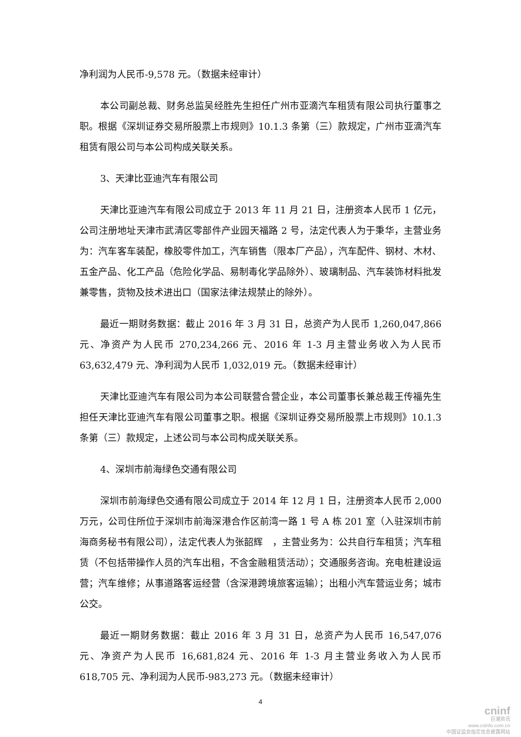净利润为人民币-9,578 元。（数据未经审计）
本公司副总裁、财务总监吴经胜先生担任广州市亚滴汽车租赁有限公司执行董事之职。根据《深圳证券交易所股票上市规则》10.1.3 条第（三）款规定，广州市亚滴汽车租赁有限公司与本公司构成关联关系。
3、天津比亚迪汽车有限公司
天津比亚迪汽车有限公司成立于 2013 年 11 月 21 日，注册资本人民币 1 亿元，公司注册地址天津市武清区零部件产业园天福路 2 号，法定代表人为于秉华，主营业务为：汽车客车装配，橡胶零件加工，汽车销售（限本厂产品），汽车配件、钢材、木材、五金产品、化工产品（危险化学品、易制毒化学品除外）、玻璃制品、汽车装饰材料批发兼零售，货物及技术进出口（国家法律法规禁止的除外）。
最近一期财务数据：截止 2016 年 3 月 31 日，总资产为人民币 1,260,047,866 元、净资产为人民币 270,234,266 元、2016 年 1-3 月主营业务收入为人民币 63,632,479 元、净利润为人民币 1,032,019 元。（数据未经审计）
天津比亚迪汽车有限公司为本公司联营合营企业，本公司董事长兼总裁王传福先生担任天津比亚迪汽车有限公司董事之职。根据《深圳证券交易所股票上市规则》10.1.3 条第（三）款规定，上述公司与本公司构成关联关系。
4、深圳市前海绿色交通有限公司
深圳市前海绿色交通有限公司成立于 2014 年 12 月 1 日，注册资本人民币 2,000 万元，公司住所位于深圳市前海深港合作区前湾一路 1 号 A 栋 201 室（入驻深圳市前海商务秘书有限公司），法定代表人为张韶辉　，主营业务为：公共自行车租赁；汽车租赁（不包括带操作人员的汽车出租，不含金融租赁活动）；交通服务咨询。充电桩建设运营；汽车维修；从事道路客运经营（含深港跨境旅客运输）；出租小汽车营运业务；城市公交。
最近一期财务数据：截止 2016 年 3 月 31 日，总资产为人民币 16,547,076 元、净资产为人民币 16,681,824 元、2016 年 1-3 月主营业务收入为人民币 618,705 元、净利润为人民币-983,273 元。（数据未经审计）
4
cninf
巨潮资讯
www.cninfo.com.cn
中国证监会指定信息披露网站